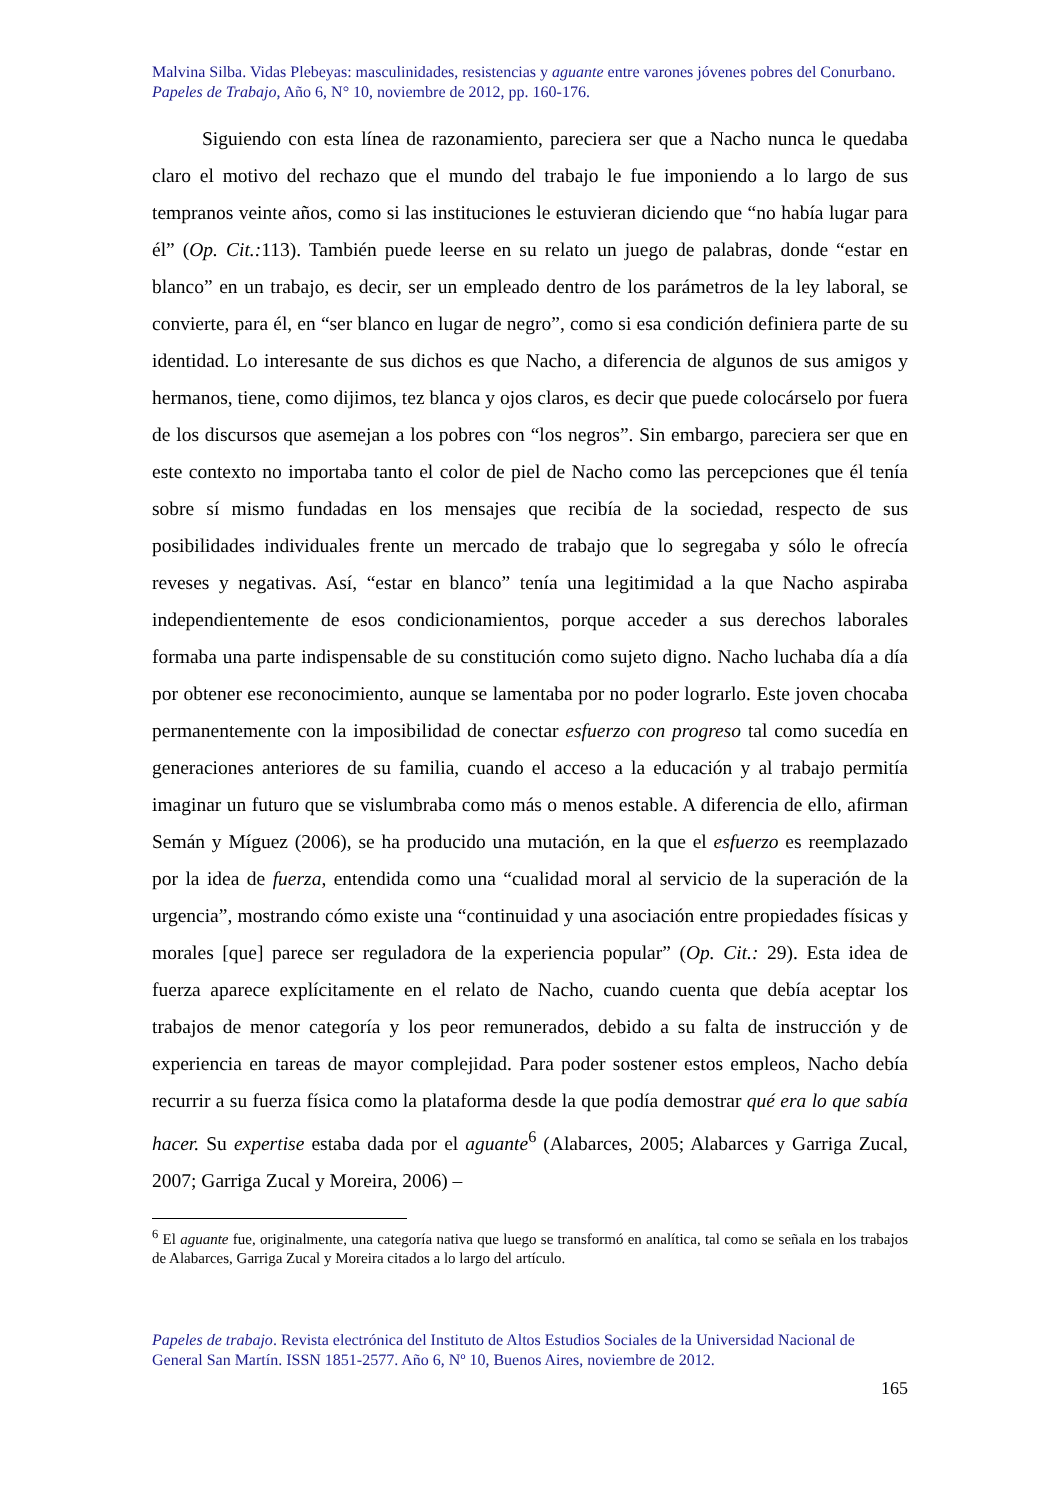Malvina Silba. Vidas Plebeyas: masculinidades, resistencias y aguante entre varones jóvenes pobres del Conurbano.
Papeles de Trabajo, Año 6, N° 10, noviembre de 2012, pp. 160-176.
Siguiendo con esta línea de razonamiento, pareciera ser que a Nacho nunca le quedaba claro el motivo del rechazo que el mundo del trabajo le fue imponiendo a lo largo de sus tempranos veinte años, como si las instituciones le estuvieran diciendo que “no había lugar para él” (Op. Cit.: 113). También puede leerse en su relato un juego de palabras, donde “estar en blanco” en un trabajo, es decir, ser un empleado dentro de los parámetros de la ley laboral, se convierte, para él, en “ser blanco en lugar de negro”, como si esa condición definiera parte de su identidad. Lo interesante de sus dichos es que Nacho, a diferencia de algunos de sus amigos y hermanos, tiene, como dijimos, tez blanca y ojos claros, es decir que puede colocárselo por fuera de los discursos que asemejan a los pobres con “los negros”. Sin embargo, pareciera ser que en este contexto no importaba tanto el color de piel de Nacho como las percepciones que él tenía sobre sí mismo fundadas en los mensajes que recibía de la sociedad, respecto de sus posibilidades individuales frente un mercado de trabajo que lo segregaba y sólo le ofrecía reveses y negativas. Así, “estar en blanco” tenía una legitimidad a la que Nacho aspiraba independientemente de esos condicionamientos, porque acceder a sus derechos laborales formaba una parte indispensable de su constitución como sujeto digno. Nacho luchaba día a día por obtener ese reconocimiento, aunque se lamentaba por no poder lograrlo. Este joven chocaba permanentemente con la imposibilidad de conectar esfuerzo con progreso tal como sucedía en generaciones anteriores de su familia, cuando el acceso a la educación y al trabajo permitía imaginar un futuro que se vislumbraba como más o menos estable. A diferencia de ello, afirman Semán y Míguez (2006), se ha producido una mutación, en la que el esfuerzo es reemplazado por la idea de fuerza, entendida como una “cualidad moral al servicio de la superación de la urgencia”, mostrando cómo existe una “continuidad y una asociación entre propiedades físicas y morales [que] parece ser reguladora de la experiencia popular” (Op. Cit.: 29). Esta idea de fuerza aparece explícitamente en el relato de Nacho, cuando cuenta que debía aceptar los trabajos de menor categoría y los peor remunerados, debido a su falta de instrucción y de experiencia en tareas de mayor complejidad. Para poder sostener estos empleos, Nacho debía recurrir a su fuerza física como la plataforma desde la que podía demostrar qué era lo que sabía hacer. Su expertise estaba dada por el aguante<sup>6</sup> (Alabarces, 2005; Alabarces y Garriga Zucal, 2007; Garriga Zucal y Moreira, 2006) –
<sup>6</sup> El aguante fue, originalmente, una categoría nativa que luego se transformó en analítica, tal como se señala en los trabajos de Alabarces, Garriga Zucal y Moreira citados a lo largo del artículo.
Papeles de trabajo. Revista electrónica del Instituto de Altos Estudios Sociales de la Universidad Nacional de General San Martín. ISSN 1851-2577. Año 6, Nº 10, Buenos Aires, noviembre de 2012.
165